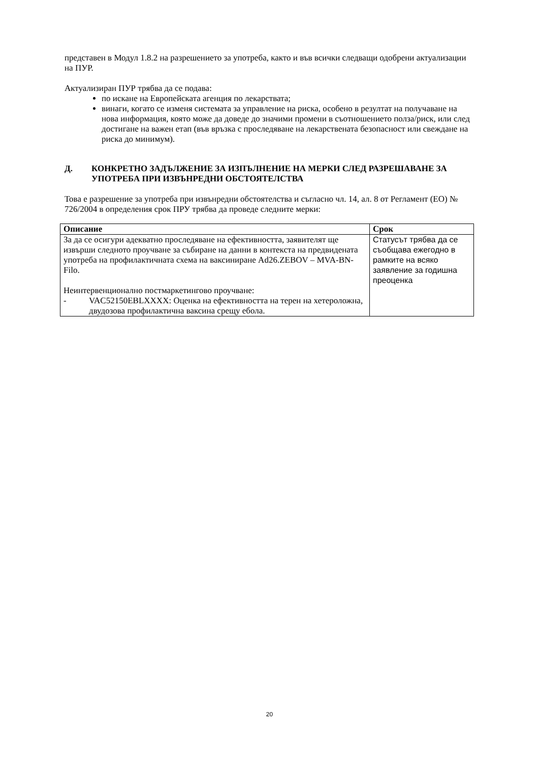представен в Модул 1.8.2 на разрешението за употреба, както и във всички следващи одобрени актуализации на ПУР.
Актуализиран ПУР трябва да се подава:
по искане на Европейската агенция по лекарствата;
винаги, когато се изменя системата за управление на риска, особено в резултат на получаване на нова информация, която може да доведе до значими промени в съотношението полза/риск, или след достигане на важен етап (във връзка с проследяване на лекарствената безопасност или свеждане на риска до минимум).
Д. КОНКРЕТНО ЗАДЪЛЖЕНИЕ ЗА ИЗПЪЛНЕНИЕ НА МЕРКИ СЛЕД РАЗРЕШАВАНЕ ЗА УПОТРЕБА ПРИ ИЗВЪНРЕДНИ ОБСТОЯТЕЛСТВА
Това е разрешение за употреба при извънредни обстоятелства и съгласно чл. 14, ал. 8 от Регламент (ЕО) № 726/2004 в определения срок ПРУ трябва да проведе следните мерки:
| Описание | Срок |
| --- | --- |
| За да се осигури адекватно проследяване на ефективността, заявителят ще извърши следното проучване за събиране на данни в контекста на предвидената употреба на профилактичната схема на ваксиниране Ad26.ZEBOV – MVA-BN-Filo. Неинтервенционално постмаркетингово проучване: - VAC52150EBLXXXX: Оценка на ефективността на терен на хетероложна, двудозова профилактична ваксина срещу ебола. | Статусът трябва да се съобщава ежегодно в рамките на всяко заявление за годишна преоценка |
20